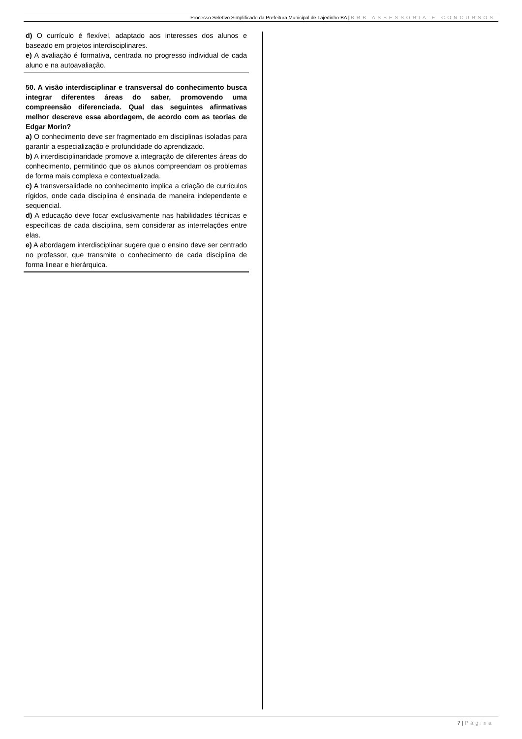Processo Seletivo Simplificado da Prefeitura Municipal de Lajedinho-BA | BRB ASSESSORIA E CONCURSOS
d) O currículo é flexível, adaptado aos interesses dos alunos e baseado em projetos interdisciplinares.
e) A avaliação é formativa, centrada no progresso individual de cada aluno e na autoavaliação.
50. A visão interdisciplinar e transversal do conhecimento busca integrar diferentes áreas do saber, promovendo uma compreensão diferenciada. Qual das seguintes afirmativas melhor descreve essa abordagem, de acordo com as teorias de Edgar Morin?
a) O conhecimento deve ser fragmentado em disciplinas isoladas para garantir a especialização e profundidade do aprendizado.
b) A interdisciplinaridade promove a integração de diferentes áreas do conhecimento, permitindo que os alunos compreendam os problemas de forma mais complexa e contextualizada.
c) A transversalidade no conhecimento implica a criação de currículos rígidos, onde cada disciplina é ensinada de maneira independente e sequencial.
d) A educação deve focar exclusivamente nas habilidades técnicas e específicas de cada disciplina, sem considerar as interrelações entre elas.
e) A abordagem interdisciplinar sugere que o ensino deve ser centrado no professor, que transmite o conhecimento de cada disciplina de forma linear e hierárquica.
7 | Página